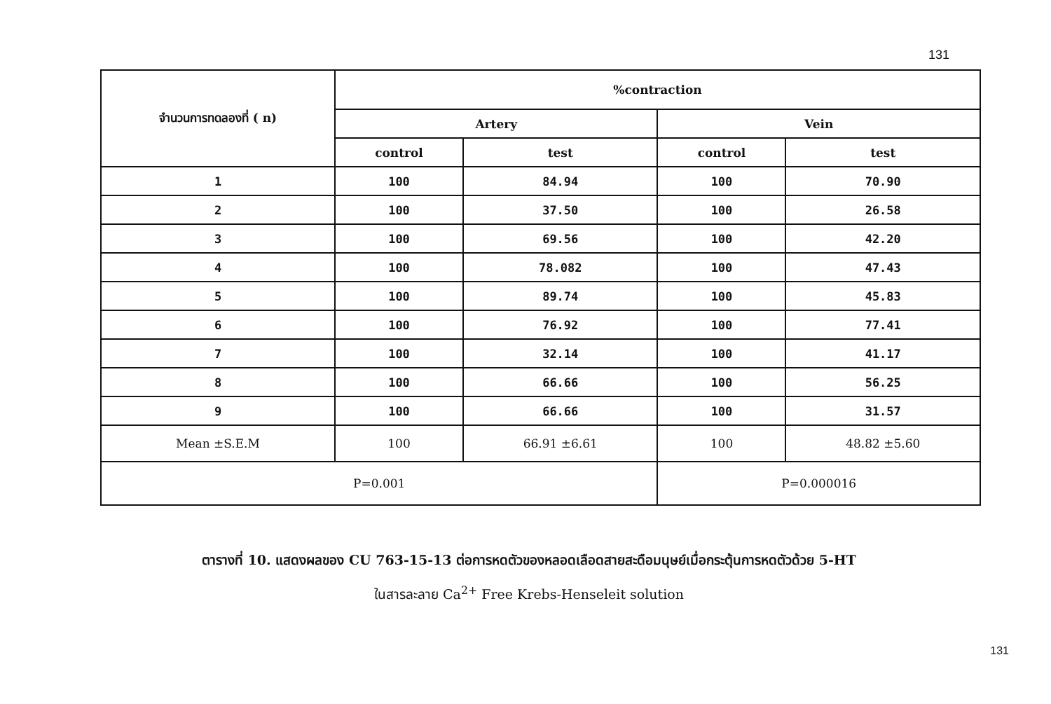131
| จำนวนการทดลองที่ ( n) | %contraction | | | |
| --- | --- | --- | --- | --- |
| | Artery | | Vein | |
| | control | test | control | test |
| 1 | 100 | 84.94 | 100 | 70.90 |
| 2 | 100 | 37.50 | 100 | 26.58 |
| 3 | 100 | 69.56 | 100 | 42.20 |
| 4 | 100 | 78.082 | 100 | 47.43 |
| 5 | 100 | 89.74 | 100 | 45.83 |
| 6 | 100 | 76.92 | 100 | 77.41 |
| 7 | 100 | 32.14 | 100 | 41.17 |
| 8 | 100 | 66.66 | 100 | 56.25 |
| 9 | 100 | 66.66 | 100 | 31.57 |
| Mean ±S.E.M | 100 | 66.91 ±6.61 | 100 | 48.82 ±5.60 |
| P=0.001 | | | P=0.000016 | |
ตารางที่ 10. แสดงผลของ CU 763-15-13 ต่อการหดตัวของหลอดเลือดสายสะดือมนุษย์เมื่อกระตุ้นการหดตัวด้วย 5-HT
ในสารละลาย Ca<sup>2+</sup> Free Krebs-Henseleit solution
131